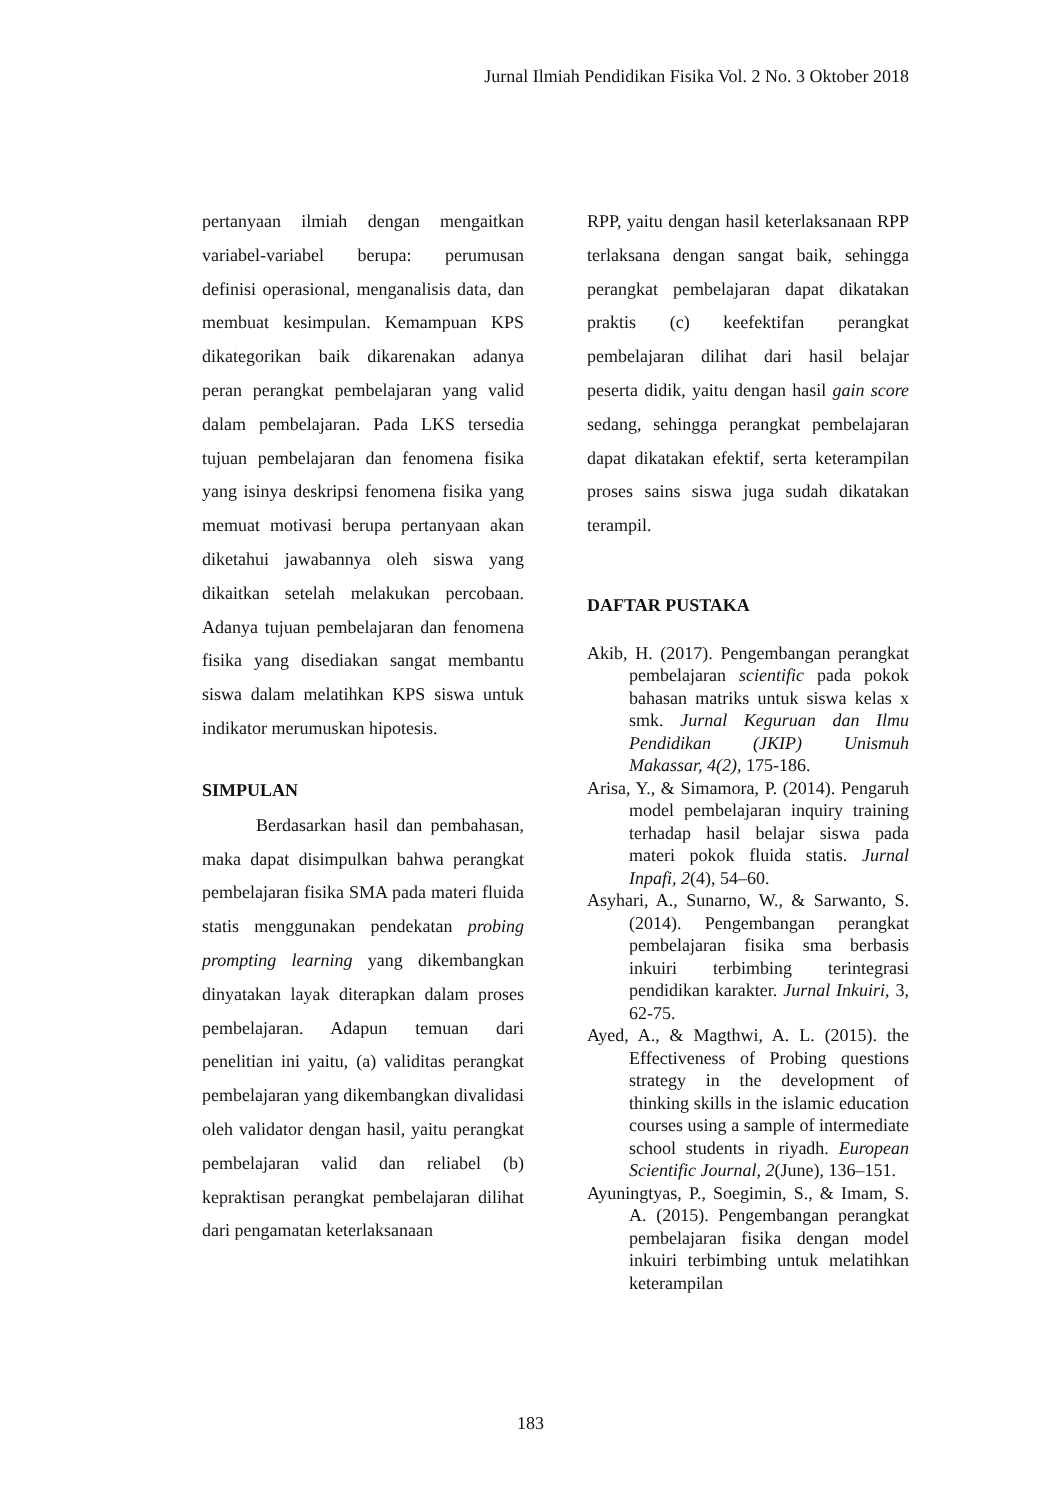Jurnal Ilmiah Pendidikan Fisika Vol. 2 No. 3 Oktober 2018
pertanyaan ilmiah dengan mengaitkan variabel-variabel berupa: perumusan definisi operasional, menganalisis data, dan membuat kesimpulan. Kemampuan KPS dikategorikan baik dikarenakan adanya peran perangkat pembelajaran yang valid dalam pembelajaran. Pada LKS tersedia tujuan pembelajaran dan fenomena fisika yang isinya deskripsi fenomena fisika yang memuat motivasi berupa pertanyaan akan diketahui jawabannya oleh siswa yang dikaitkan setelah melakukan percobaan. Adanya tujuan pembelajaran dan fenomena fisika yang disediakan sangat membantu siswa dalam melatihkan KPS siswa untuk indikator merumuskan hipotesis.
SIMPULAN
   Berdasarkan hasil dan pembahasan, maka dapat disimpulkan bahwa perangkat pembelajaran fisika SMA pada materi fluida statis menggunakan pendekatan probing prompting learning yang dikembangkan dinyatakan layak diterapkan dalam proses pembelajaran. Adapun temuan dari penelitian ini yaitu, (a) validitas perangkat pembelajaran yang dikembangkan divalidasi oleh validator dengan hasil, yaitu perangkat pembelajaran valid dan reliabel (b) kepraktisan perangkat pembelajaran dilihat dari pengamatan keterlaksanaan
RPP, yaitu dengan hasil keterlaksanaan RPP terlaksana dengan sangat baik, sehingga perangkat pembelajaran dapat dikatakan praktis (c) keefektifan perangkat pembelajaran dilihat dari hasil belajar peserta didik, yaitu dengan hasil gain score sedang, sehingga perangkat pembelajaran dapat dikatakan efektif, serta keterampilan proses sains siswa juga sudah dikatakan terampil.
DAFTAR PUSTAKA
Akib, H. (2017). Pengembangan perangkat pembelajaran scientific pada pokok bahasan matriks untuk siswa kelas x smk. Jurnal Keguruan dan Ilmu Pendidikan (JKIP) Unismuh Makassar, 4(2), 175-186.
Arisa, Y., & Simamora, P. (2014). Pengaruh model pembelajaran inquiry training terhadap hasil belajar siswa pada materi pokok fluida statis. Jurnal Inpafi, 2(4), 54–60.
Asyhari, A., Sunarno, W., & Sarwanto, S. (2014). Pengembangan perangkat pembelajaran fisika sma berbasis inkuiri terbimbing terintegrasi pendidikan karakter. Jurnal Inkuiri, 3, 62-75.
Ayed, A., & Magthwi, A. L. (2015). the Effectiveness of Probing questions strategy in the development of thinking skills in the islamic education courses using a sample of intermediate school students in riyadh. European Scientific Journal, 2(June), 136–151.
Ayuningtyas, P., Soegimin, S., & Imam, S. A. (2015). Pengembangan perangkat pembelajaran fisika dengan model inkuiri terbimbing untuk melatihkan keterampilan
183